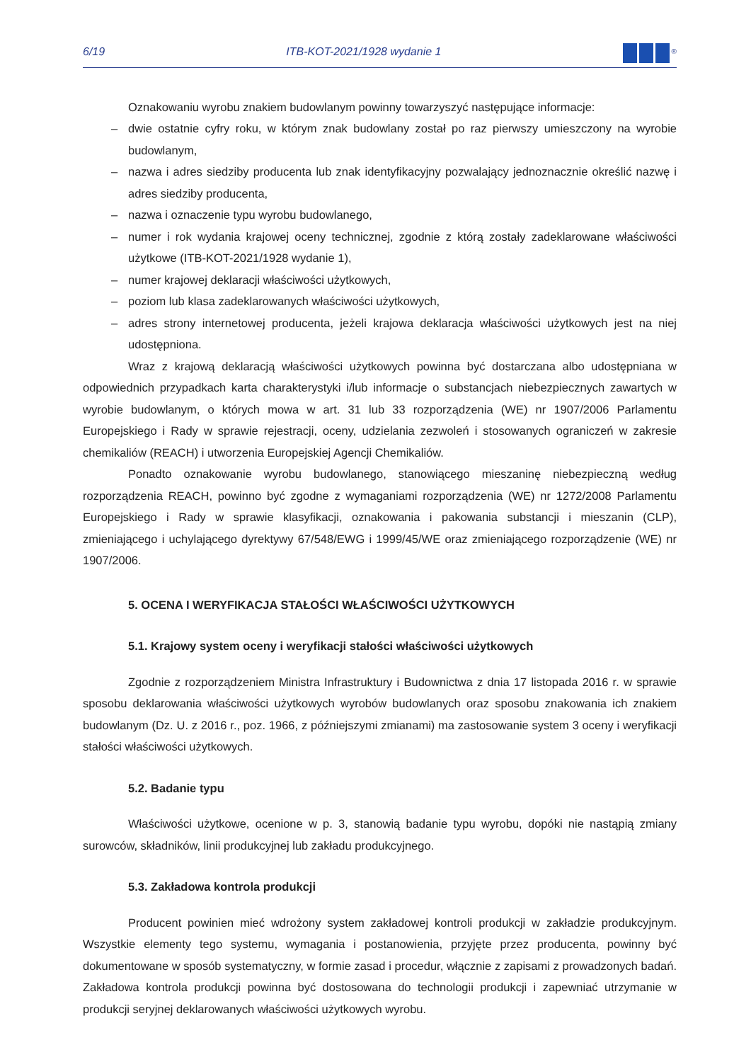6/19 ITB-KOT-2021/1928 wydanie 1<sup>®</sup>
Oznakowaniu wyrobu znakiem budowlanym powinny towarzyszyć następujące informacje:
– dwie ostatnie cyfry roku, w którym znak budowlany został po raz pierwszy umieszczony na wyrobie budowlanym,
– nazwa i adres siedziby producenta lub znak identyfikacyjny pozwalający jednoznacznie określić nazwę i adres siedziby producenta,
– nazwa i oznaczenie typu wyrobu budowlanego,
– numer i rok wydania krajowej oceny technicznej, zgodnie z którą zostały zadeklarowane właściwości użytkowe (ITB-KOT-2021/1928 wydanie 1),
– numer krajowej deklaracji właściwości użytkowych,
– poziom lub klasa zadeklarowanych właściwości użytkowych,
– adres strony internetowej producenta, jeżeli krajowa deklaracja właściwości użytkowych jest na niej udostępniona.
Wraz z krajową deklaracją właściwości użytkowych powinna być dostarczana albo udostępniana w odpowiednich przypadkach karta charakterystyki i/lub informacje o substancjach niebezpiecznych zawartych w wyrobie budowlanym, o których mowa w art. 31 lub 33 rozporządzenia (WE) nr 1907/2006 Parlamentu Europejskiego i Rady w sprawie rejestracji, oceny, udzielania zezwoleń i stosowanych ograniczeń w zakresie chemikaliów (REACH) i utworzenia Europejskiej Agencji Chemikaliów.
Ponadto oznakowanie wyrobu budowlanego, stanowiącego mieszaninę niebezpieczną według rozporządzenia REACH, powinno być zgodne z wymaganiami rozporządzenia (WE) nr 1272/2008 Parlamentu Europejskiego i Rady w sprawie klasyfikacji, oznakowania i pakowania substancji i mieszanin (CLP), zmieniającego i uchylającego dyrektywy 67/548/EWG i 1999/45/WE oraz zmieniającego rozporządzenie (WE) nr 1907/2006.
5. OCENA I WERYFIKACJA STAŁOŚCI WŁAŚCIWOŚCI UŻYTKOWYCH
5.1. Krajowy system oceny i weryfikacji stałości właściwości użytkowych
Zgodnie z rozporządzeniem Ministra Infrastruktury i Budownictwa z dnia 17 listopada 2016 r. w sprawie sposobu deklarowania właściwości użytkowych wyrobów budowlanych oraz sposobu znakowania ich znakiem budowlanym (Dz. U. z 2016 r., poz. 1966, z późniejszymi zmianami) ma zastosowanie system 3 oceny i weryfikacji stałości właściwości użytkowych.
5.2. Badanie typu
Właściwości użytkowe, ocenione w p. 3, stanowią badanie typu wyrobu, dopóki nie nastąpią zmiany surowców, składników, linii produkcyjnej lub zakładu produkcyjnego.
5.3. Zakładowa kontrola produkcji
Producent powinien mieć wdrożony system zakładowej kontroli produkcji w zakładzie produkcyjnym. Wszystkie elementy tego systemu, wymagania i postanowienia, przyjęte przez producenta, powinny być dokumentowane w sposób systematyczny, w formie zasad i procedur, włącznie z zapisami z prowadzonych badań. Zakładowa kontrola produkcji powinna być dostosowana do technologii produkcji i zapewniać utrzymanie w produkcji seryjnej deklarowanych właściwości użytkowych wyrobu.